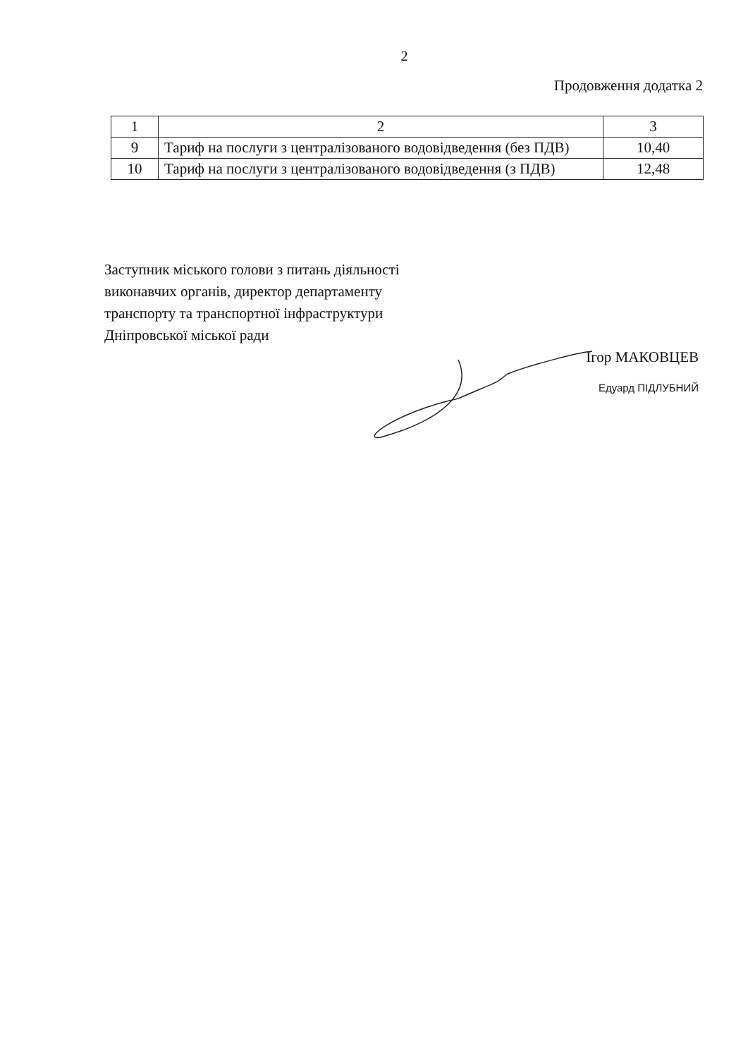2
Продовження додатка 2
| 1 | 2 | 3 |
| --- | --- | --- |
| 9 | Тариф на послуги з централізованого водовідведення (без ПДВ) | 10,40 |
| 10 | Тариф на послуги з централізованого водовідведення (з ПДВ) | 12,48 |
Заступник міського голови з питань діяльності виконавчих органів, директор департаменту транспорту та транспортної інфраструктури Дніпровської міської ради
Ігор МАКОВЦЕВ
Едуард ПІДЛУБНИЙ